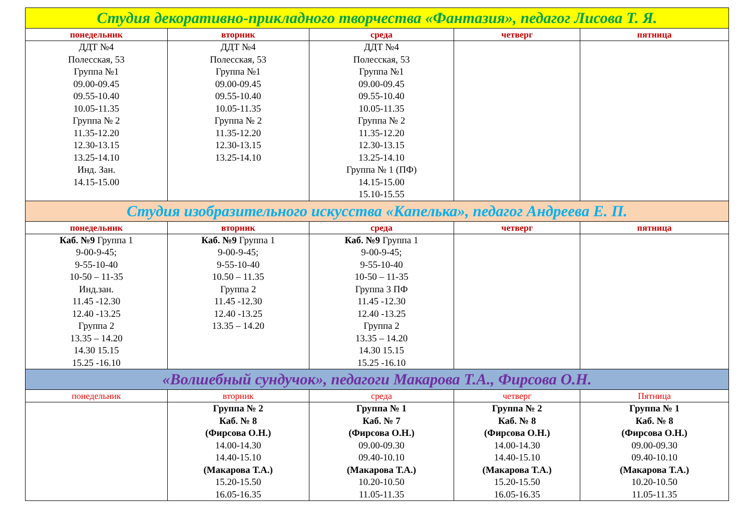| Студия декоративно-прикладного творчества «Фантазия», педагог Лисова Т. Я. | | | | |
| понедельник | вторник | среда | четверг | пятница |
| ДДТ №4 Полесская, 53 Группа №1 09.00-09.45 09.55-10.40 10.05-11.35 Группа № 2 11.35-12.20 12.30-13.15 13.25-14.10 Инд. Зан. 14.15-15.00 | ДДТ №4 Полесская, 53 Группа №1 09.00-09.45 09.55-10.40 10.05-11.35 Группа № 2 11.35-12.20 12.30-13.15 13.25-14.10 | ДДТ №4 Полесская, 53 Группа №1 09.00-09.45 09.55-10.40 10.05-11.35 Группа № 2 11.35-12.20 12.30-13.15 13.25-14.10 Группа № 1 (ПФ) 14.15-15.00 15.10-15.55 | | |
| Студия изобразительного искусства «Капелька», педагог Андреева Е. П. | | | | |
| понедельник | вторник | среда | четверг | пятница |
| Каб. №9 Группа 1 9-00-9-45; 9-55-10-40 10-50 – 11-35 Инд.зан. 11.45 -12.30 12.40 -13.25 Группа 2 13.35 – 14.20 14.30 15.15 15.25 -16.10 | Каб. №9 Группа 1 9-00-9-45; 9-55-10-40 10.50 – 11.35 Группа 2 11.45 -12.30 12.40 -13.25 13.35 – 14.20 | Каб. №9 Группа 1 9-00-9-45; 9-55-10-40 10-50 – 11-35 Группа 3 ПФ 11.45 -12.30 12.40 -13.25 Группа 2 13.35 – 14.20 14.30 15.15 15.25 -16.10 | | |
| «Волшебный сундучок», педагоги Макарова Т.А., Фирсова О.Н. | | | | |
| понедельник | вторник | среда | четверг | Пятница |
| | Группа № 2 Каб. № 8 (Фирсова О.Н.) 14.00-14.30 14.40-15.10 (Макарова Т.А.) 15.20-15.50 16.05-16.35 | Группа № 1 Каб. № 7 (Фирсова О.Н.) 09.00-09.30 09.40-10.10 (Макарова Т.А.) 10.20-10.50 11.05-11.35 | Группа № 2 Каб. № 8 (Фирсова О.Н.) 14.00-14.30 14.40-15.10 (Макарова Т.А.) 15.20-15.50 16.05-16.35 | Группа № 1 Каб. № 8 (Фирсова О.Н.) 09.00-09.30 09.40-10.10 (Макарова Т.А.) 10.20-10.50 11.05-11.35 |